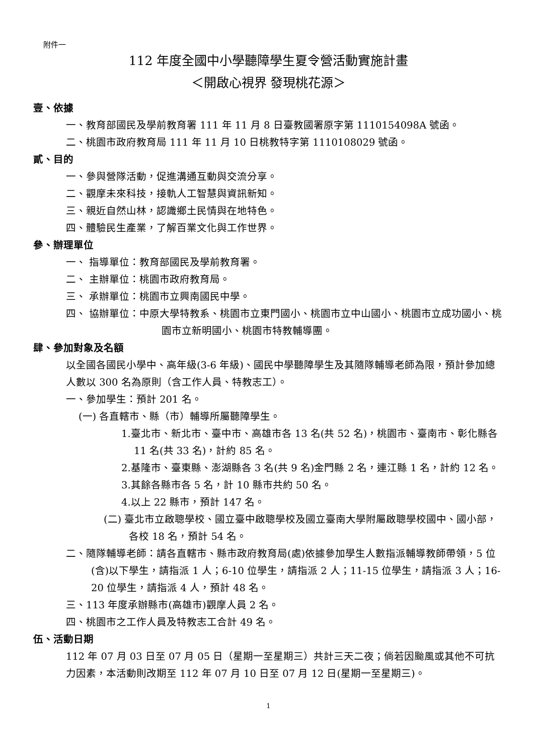附件一
112 年度全國中小學聽障學生夏令營活動實施計畫
＜開啟心視界 發現桃花源＞
壹、依據
一、教育部國民及學前教育署 111 年 11 月 8 日臺教國署原字第 1110154098A 號函。
二、桃園市政府教育局 111 年 11 月 10 日桃教特字第 1110108029 號函。
貳、目的
一、參與營隊活動，促進溝通互動與交流分享。
二、觀摩未來科技，接軌人工智慧與資訊新知。
三、親近自然山林，認識鄉土民情與在地特色。
四、體驗民生產業，了解百業文化與工作世界。
參、辦理單位
一、 指導單位：教育部國民及學前教育署。
二、 主辦單位：桃園市政府教育局。
三、 承辦單位：桃園市立興南國民中學。
四、 協辦單位：中原大學特教系、桃園市立東門國小、桃園市立中山國小、桃園市立成功國小、桃園市立新明國小、桃園市特教輔導團。
肆、參加對象及名額
以全國各國民小學中、高年級(3-6 年級)、國民中學聽障學生及其隨隊輔導老師為限，預計參加總人數以 300 名為原則（含工作人員、特教志工）。
一、參加學生：預計 201 名。
(一) 各直轄市、縣（市）輔導所屬聽障學生。
1.臺北市、新北市、臺中市、高雄市各 13 名(共 52 名)，桃園市、臺南市、彰化縣各 11 名(共 33 名)，計約 85 名。
2.基隆市、臺東縣、澎湖縣各 3 名(共 9 名)金門縣 2 名，連江縣 1 名，計約 12 名。
3.其餘各縣市各 5 名，計 10 縣市共約 50 名。
4.以上 22 縣市，預計 147 名。
(二) 臺北市立啟聰學校、國立臺中啟聰學校及國立臺南大學附屬啟聰學校國中、國小部，各校 18 名，預計 54 名。
二、隨隊輔導老師：請各直轄市、縣市政府教育局(處)依據參加學生人數指派輔導教師帶領，5 位(含)以下學生，請指派 1 人；6-10 位學生，請指派 2 人；11-15 位學生，請指派 3 人；16-20 位學生，請指派 4 人，預計 48 名。
三、113 年度承辦縣市(高雄市)觀摩人員 2 名。
四、桃園市之工作人員及特教志工合計 49 名。
伍、活動日期
112 年 07 月 03 日至 07 月 05 日（星期一至星期三）共計三天二夜；倘若因颱風或其他不可抗力因素，本活動則改期至 112 年 07 月 10 日至 07 月 12 日(星期一至星期三)。
1